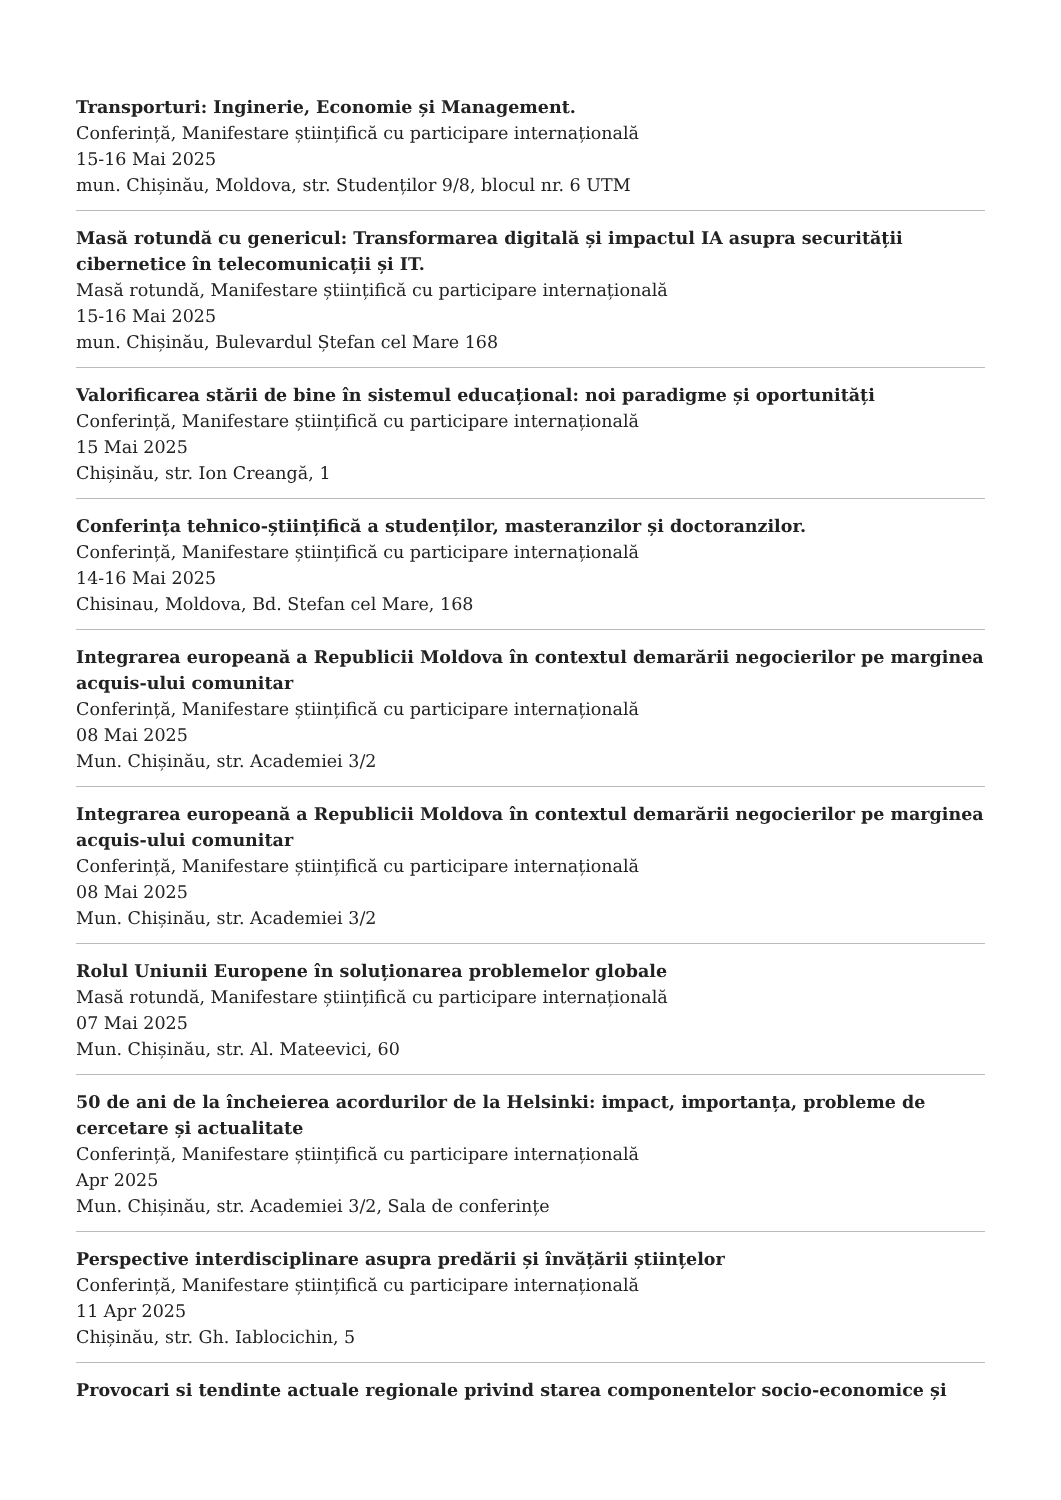Transporturi: Inginerie, Economie și Management.
Conferință, Manifestare științifică cu participare internațională
15-16 Mai 2025
mun. Chișinău, Moldova, str. Studenților 9/8, blocul nr. 6 UTM
Masă rotundă cu genericul: Transformarea digitală și impactul IA asupra securității cibernetice în telecomunicații și IT.
Masă rotundă, Manifestare științifică cu participare internațională
15-16 Mai 2025
mun. Chișinău, Bulevardul Ștefan cel Mare 168
Valorificarea stării de bine în sistemul educațional: noi paradigme și oportunități
Conferință, Manifestare științifică cu participare internațională
15 Mai 2025
Chișinău, str. Ion Creangă, 1
Conferința tehnico-științifică a studenților, masteranzilor și doctoranzilor.
Conferință, Manifestare științifică cu participare internațională
14-16 Mai 2025
Chisinau, Moldova, Bd. Stefan cel Mare, 168
Integrarea europeană a Republicii Moldova în contextul demarării negocierilor pe marginea acquis-ului comunitar
Conferință, Manifestare științifică cu participare internațională
08 Mai 2025
Mun. Chișinău, str. Academiei 3/2
Integrarea europeană a Republicii Moldova în contextul demarării negocierilor pe marginea acquis-ului comunitar
Conferință, Manifestare științifică cu participare internațională
08 Mai 2025
Mun. Chișinău, str. Academiei 3/2
Rolul Uniunii Europene în soluționarea problemelor globale
Masă rotundă, Manifestare științifică cu participare internațională
07 Mai 2025
Mun. Chișinău, str. Al. Mateevici, 60
50 de ani de la încheierea acordurilor de la Helsinki: impact, importanța, probleme de cercetare și actualitate
Conferință, Manifestare științifică cu participare internațională
Apr 2025
Mun. Chișinău, str. Academiei 3/2, Sala de conferințe
Perspective interdisciplinare asupra predării și învățării științelor
Conferință, Manifestare științifică cu participare internațională
11 Apr 2025
Chișinău, str. Gh. Iablocichin, 5
Provocari si tendinte actuale regionale privind starea componentelor socio-economice și